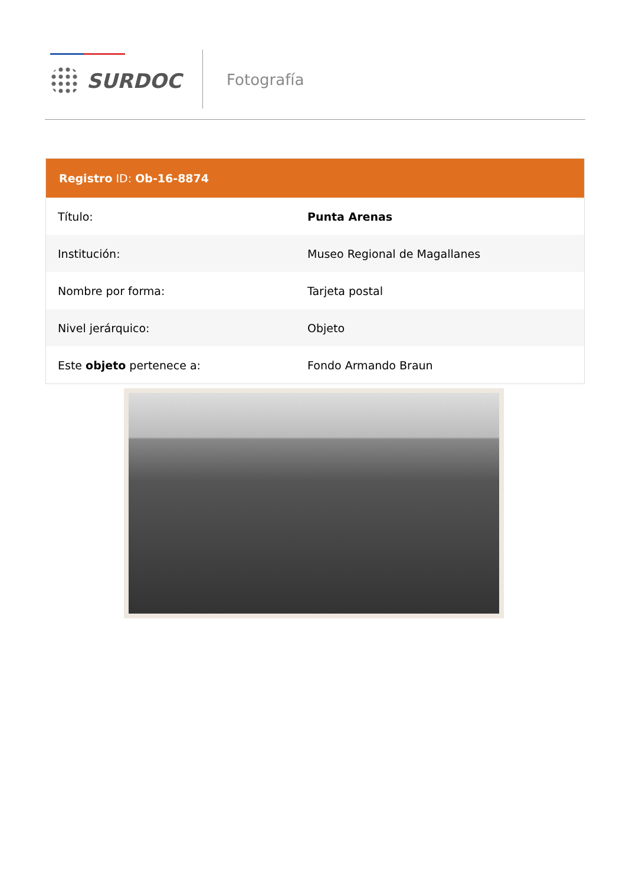SURDOC Fotografía
Registro ID: Ob-16-8874
| Título: | Punta Arenas |
| Institución: | Museo Regional de Magallanes |
| Nombre por forma: | Tarjeta postal |
| Nivel jerárquico: | Objeto |
| Este objeto pertenece a: | Fondo Armando Braun |